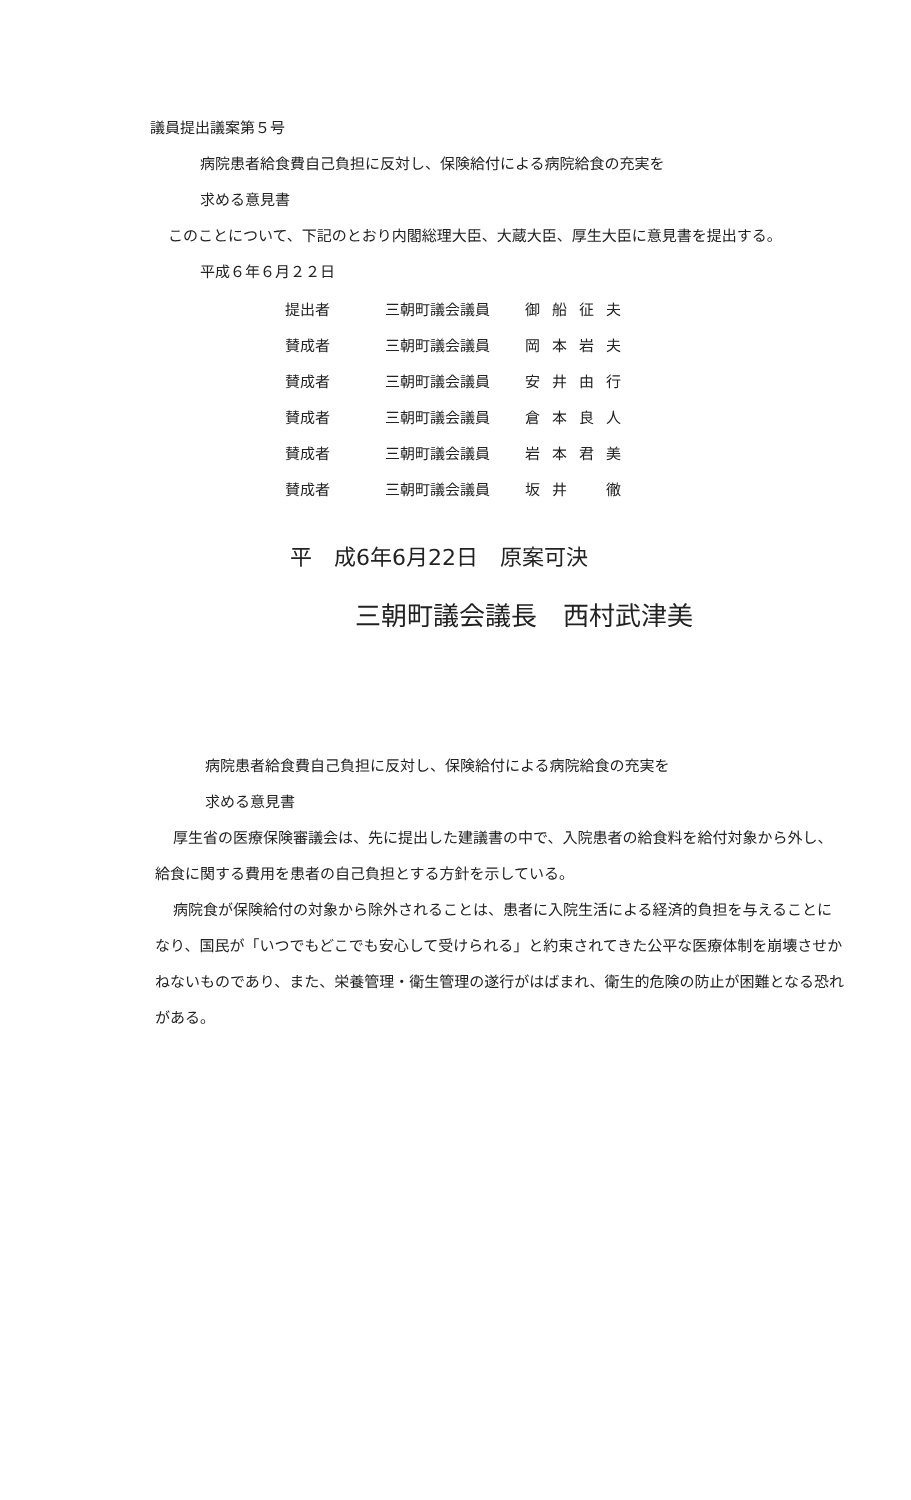議員提出議案第５号
病院患者給食費自己負担に反対し、保険給付による病院給食の充実を
求める意見書
このことについて、下記のとおり内閣総理大臣、大蔵大臣、厚生大臣に意見書を提出する。
平成６年６月２２日
| 提出者 | 三朝町議会議員 | 御船征夫 |
| 賛成者 | 三朝町議会議員 | 岡本岩夫 |
| 賛成者 | 三朝町議会議員 | 安井由行 |
| 賛成者 | 三朝町議会議員 | 倉本良人 |
| 賛成者 | 三朝町議会議員 | 岩本君美 |
| 賛成者 | 三朝町議会議員 | 坂井 徹 |
平　成6年6月22日　原案可決
三朝町議会議長　西村武津美
病院患者給食費自己負担に反対し、保険給付による病院給食の充実を
求める意見書
厚生省の医療保険審議会は、先に提出した建議書の中で、入院患者の給食料を給付対象から外し、給食に関する費用を患者の自己負担とする方針を示している。
病院食が保険給付の対象から除外されることは、患者に入院生活による経済的負担を与えることになり、国民が「いつでもどこでも安心して受けられる」と約束されてきた公平な医療体制を崩壊させかねないものであり、また、栄養管理・衛生管理の遂行がはばまれ、衛生的危険の防止が困難となる恐れがある。